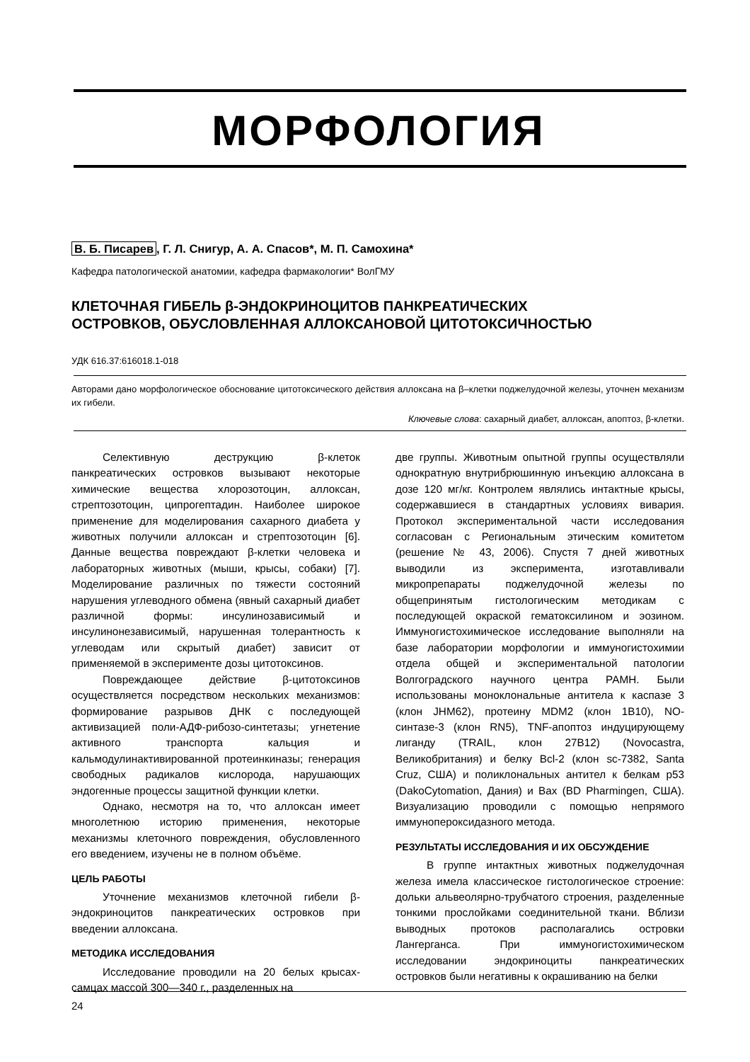МОРФОЛОГИЯ
В. Б. Писарев, Г. Л. Снигур, А. А. Спасов*, М. П. Самохина*
Кафедра патологической анатомии, кафедра фармакологии* ВолГМУ
КЛЕТОЧНАЯ ГИБЕЛЬ β-ЭНДОКРИНОЦИТОВ ПАНКРЕАТИЧЕСКИХ
ОСТРОВКОВ, ОБУСЛОВЛЕННАЯ АЛЛОКСАНОВОЙ ЦИТОТОКСИЧНОСТЬЮ
УДК 616.37:616018.1-018
Авторами дано морфологическое обоснование цитотоксического действия аллоксана на β–клетки поджелудочной железы, уточнен механизм их гибели.
Ключевые слова: сахарный диабет, аллоксан, апоптоз, β-клетки.
Селективную деструкцию β-клеток панкреатических островков вызывают некоторые химические вещества хлорозотоцин, аллоксан, стрептозотоцин, ципрогептадин. Наиболее широкое применение для моделирования сахарного диабета у животных получили аллоксан и стрептозотоцин [6]. Данные вещества повреждают β-клетки человека и лабораторных животных (мыши, крысы, собаки) [7]. Моделирование различных по тяжести состояний нарушения углеводного обмена (явный сахарный диабет различной формы: инсулинозависимый и инсулинонезависимый, нарушенная толерантность к углеводам или скрытый диабет) зависит от применяемой в эксперименте дозы цитотоксинов.
Повреждающее действие β-цитотоксинов осуществляется посредством нескольких механизмов: формирование разрывов ДНК с последующей активизацией поли-АДФ-рибозо-синтетазы; угнетение активного транспорта кальция и кальмодулинактивированной протеинкиназы; генерация свободных радикалов кислорода, нарушающих эндогенные процессы защитной функции клетки.
Однако, несмотря на то, что аллоксан имеет многолетнюю историю применения, некоторые механизмы клеточного повреждения, обусловленного его введением, изучены не в полном объёме.
ЦЕЛЬ РАБОТЫ
Уточнение механизмов клеточной гибели β-эндокриноцитов панкреатических островков при введении аллоксана.
МЕТОДИКА ИССЛЕДОВАНИЯ
Исследование проводили на 20 белых крысах-самцах массой 300—340 г., разделенных на
две группы. Животным опытной группы осуществляли однократную внутрибрюшинную инъекцию аллоксана в дозе 120 мг/кг. Контролем являлись интактные крысы, содержавшиеся в стандартных условиях вивария. Протокол экспериментальной части исследования согласован с Региональным этическим комитетом (решение № 43, 2006). Спустя 7 дней животных выводили из эксперимента, изготавливали микропрепараты поджелудочной железы по общепринятым гистологическим методикам с последующей окраской гематоксилином и эозином. Иммуногистохимическое исследование выполняли на базе лаборатории морфологии и иммуногистохимии отдела общей и экспериментальной патологии Волгоградского научного центра РАМН. Были использованы моноклональные антитела к каспазе 3 (клон JHM62), протеину MDM2 (клон 1B10), NO-синтазе-3 (клон RN5), TNF-апоптоз индуцирующему лиганду (TRAIL, клон 27B12) (Novocastra, Великобритания) и белку Bcl-2 (клон sc-7382, Santa Cruz, США) и поликлональных антител к белкам p53 (DakoCytomation, Дания) и Bax (BD Pharmingen, США). Визуализацию проводили с помощью непрямого иммунопероксидазного метода.
РЕЗУЛЬТАТЫ ИССЛЕДОВАНИЯ И ИХ ОБСУЖДЕНИЕ
В группе интактных животных поджелудочная железа имела классическое гистологическое строение: дольки альвеолярно-трубчатого строения, разделенные тонкими прослойками соединительной ткани. Вблизи выводных протоков располагались островки Лангерганса. При иммуногистохимическом исследовании эндокриноциты панкреатических островков были негативны к окрашиванию на белки
24